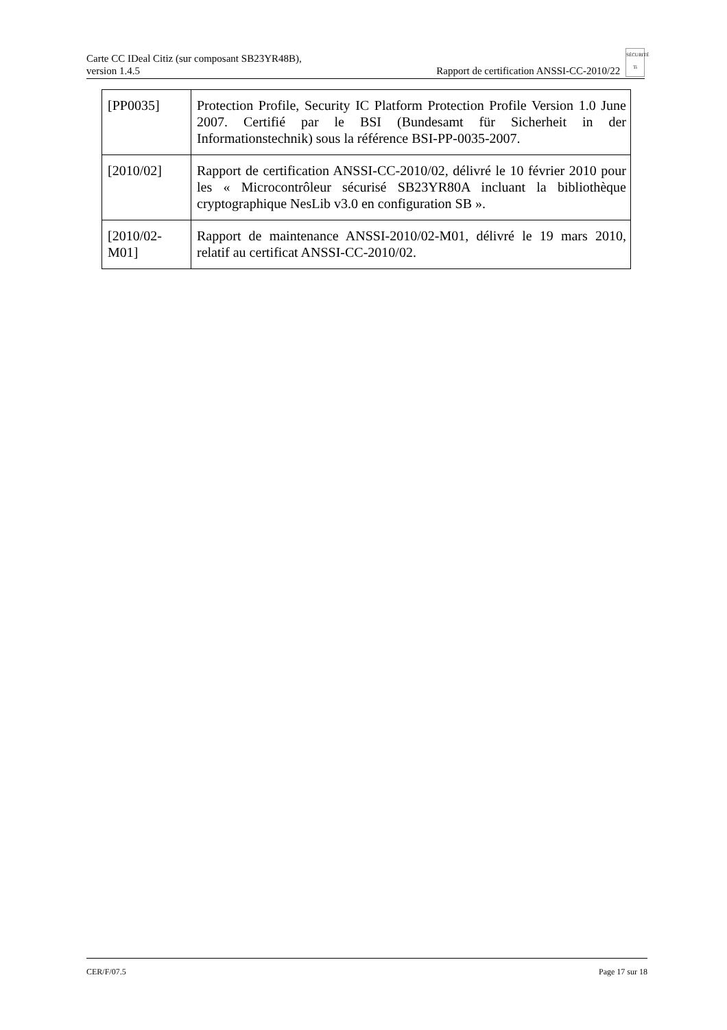Carte CC IDeal Citiz (sur composant SB23YR48B),
version 1.4.5
Rapport de certification ANSSI-CC-2010/22 SÉCURITÉ Ti
| [PP0035] | Protection Profile, Security IC Platform Protection Profile Version 1.0 June 2007. Certifié par le BSI (Bundesamt für Sicherheit in der Informationstechnik) sous la référence BSI-PP-0035-2007. |
| [2010/02] | Rapport de certification ANSSI-CC-2010/02, délivré le 10 février 2010 pour les « Microcontrôleur sécurisé SB23YR80A incluant la bibliothèque cryptographique NesLib v3.0 en configuration SB ». |
| [2010/02-M01] | Rapport de maintenance ANSSI-2010/02-M01, délivré le 19 mars 2010, relatif au certificat ANSSI-CC-2010/02. |
CER/F/07.5 Page 17 sur 18